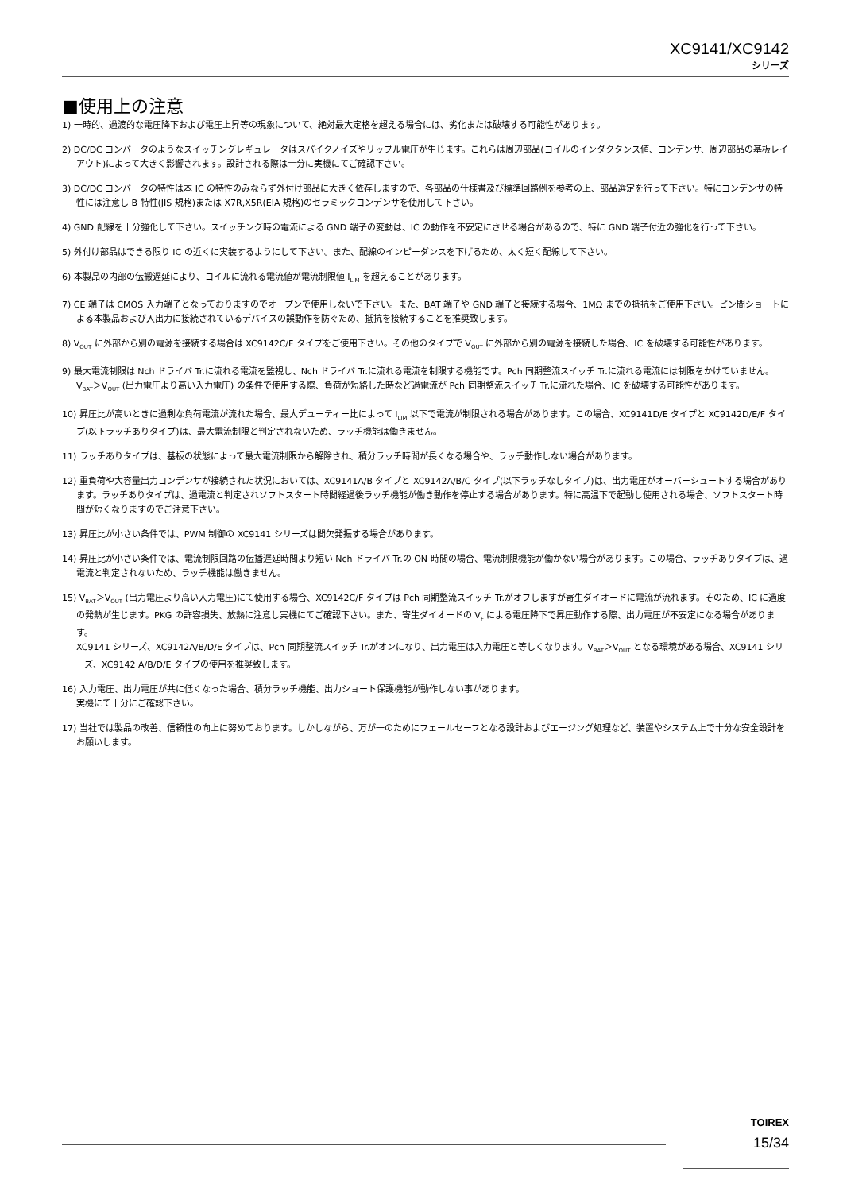XC9141/XC9142
シリーズ
■使用上の注意
1) 一時的、過渡的な電圧降下および電圧上昇等の現象について、絶対最大定格を超える場合には、劣化または破壊する可能性があります。
2) DC/DC コンバータのようなスイッチングレギュレータはスパイクノイズやリップル電圧が生じます。これらは周辺部品(コイルのインダクタンス値、コンデンサ、周辺部品の基板レイアウト)によって大きく影響されます。設計される際は十分に実機にてご確認下さい。
3) DC/DC コンバータの特性は本 IC の特性のみならず外付け部品に大きく依存しますので、各部品の仕様書及び標準回路例を参考の上、部品選定を行って下さい。特にコンデンサの特性には注意し B 特性(JIS 規格)または X7R,X5R(EIA 規格)のセラミックコンデンサを使用して下さい。
4) GND 配線を十分強化して下さい。スイッチング時の電流による GND 端子の変動は、IC の動作を不安定にさせる場合があるので、特に GND 端子付近の強化を行って下さい。
5) 外付け部品はできる限り IC の近くに実装するようにして下さい。また、配線のインピーダンスを下げるため、太く短く配線して下さい。
6) 本製品の内部の伝搬遅延により、コイルに流れる電流値が電流制限値 I<sub>LIM</sub> を超えることがあります。
7) CE 端子は CMOS 入力端子となっておりますのでオープンで使用しないで下さい。また、BAT 端子や GND 端子と接続する場合、1MΩ までの抵抗をご使用下さい。ピン間ショートによる本製品および入出力に接続されているデバイスの誤動作を防ぐため、抵抗を接続することを推奨致します。
8) V<sub>OUT</sub> に外部から別の電源を接続する場合は XC9142C/F タイプをご使用下さい。その他のタイプで V<sub>OUT</sub> に外部から別の電源を接続した場合、IC を破壊する可能性があります。
9) 最大電流制限は Nch ドライバ Tr.に流れる電流を監視し、Nch ドライバ Tr.に流れる電流を制限する機能です。Pch 同期整流スイッチ Tr.に流れる電流には制限をかけていません。V<sub>BAT</sub>＞V<sub>OUT</sub> (出力電圧より高い入力電圧) の条件で使用する際、負荷が短絡した時など過電流が Pch 同期整流スイッチ Tr.に流れた場合、IC を破壊する可能性があります。
10) 昇圧比が高いときに過剰な負荷電流が流れた場合、最大デューティー比によって I<sub>LIM</sub> 以下で電流が制限される場合があります。この場合、XC9141D/E タイプと XC9142D/E/F タイプ(以下ラッチありタイプ)は、最大電流制限と判定されないため、ラッチ機能は働きません。
11) ラッチありタイプは、基板の状態によって最大電流制限から解除され、積分ラッチ時間が長くなる場合や、ラッチ動作しない場合があります。
12) 重負荷や大容量出力コンデンサが接続された状況においては、XC9141A/B タイプと XC9142A/B/C タイプ(以下ラッチなしタイプ)は、出力電圧がオーバーシュートする場合があります。ラッチありタイプは、過電流と判定されソフトスタート時間経過後ラッチ機能が働き動作を停止する場合があります。特に高温下で起動し使用される場合、ソフトスタート時間が短くなりますのでご注意下さい。
13) 昇圧比が小さい条件では、PWM 制御の XC9141 シリーズは間欠発振する場合があります。
14) 昇圧比が小さい条件では、電流制限回路の伝播遅延時間より短い Nch ドライバ Tr.の ON 時間の場合、電流制限機能が働かない場合があります。この場合、ラッチありタイプは、過電流と判定されないため、ラッチ機能は働きません。
15) V<sub>BAT</sub>＞V<sub>OUT</sub> (出力電圧より高い入力電圧)にて使用する場合、XC9142C/F タイプは Pch 同期整流スイッチ Tr.がオフしますが寄生ダイオードに電流が流れます。そのため、IC に過度の発熱が生じます。PKG の許容損失、放熱に注意し実機にてご確認下さい。また、寄生ダイオードの V<sub>F</sub> による電圧降下で昇圧動作する際、出力電圧が不安定になる場合があります。
XC9141 シリーズ、XC9142A/B/D/E タイプは、Pch 同期整流スイッチ Tr.がオンになり、出力電圧は入力電圧と等しくなります。V<sub>BAT</sub>＞V<sub>OUT</sub> となる環境がある場合、XC9141 シリーズ、XC9142 A/B/D/E タイプの使用を推奨致します。
16) 入力電圧、出力電圧が共に低くなった場合、積分ラッチ機能、出力ショート保護機能が動作しない事があります。
実機にて十分にご確認下さい。
17) 当社では製品の改善、信頼性の向上に努めております。しかしながら、万が一のためにフェールセーフとなる設計およびエージング処理など、装置やシステム上で十分な安全設計をお願いします。
TOIREX
15/34